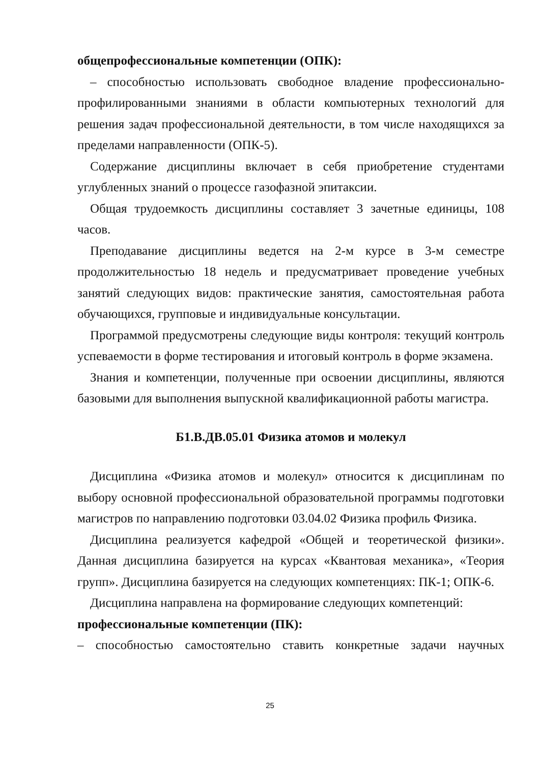общепрофессиональные компетенции (ОПК):
– способностью использовать свободное владение профессионально-профилированными знаниями в области компьютерных технологий для решения задач профессиональной деятельности, в том числе находящихся за пределами направленности (ОПК-5).
Содержание дисциплины включает в себя приобретение студентами углубленных знаний о процессе газофазной эпитаксии.
Общая трудоемкость дисциплины составляет 3 зачетные единицы, 108 часов.
Преподавание дисциплины ведется на 2-м курсе в 3-м семестре продолжительностью 18 недель и предусматривает проведение учебных занятий следующих видов: практические занятия, самостоятельная работа обучающихся, групповые и индивидуальные консультации.
Программой предусмотрены следующие виды контроля: текущий контроль успеваемости в форме тестирования и итоговый контроль в форме экзамена.
Знания и компетенции, полученные при освоении дисциплины, являются базовыми для выполнения выпускной квалификационной работы магистра.
Б1.В.ДВ.05.01 Физика атомов и молекул
Дисциплина «Физика атомов и молекул» относится к дисциплинам по выбору основной профессиональной образовательной программы подготовки магистров по направлению подготовки 03.04.02 Физика профиль Физика.
Дисциплина реализуется кафедрой «Общей и теоретической физики». Данная дисциплина базируется на курсах «Квантовая механика», «Теория групп». Дисциплина базируется на следующих компетенциях: ПК-1; ОПК-6.
Дисциплина направлена на формирование следующих компетенций:
профессиональные компетенции (ПК):
– способностью самостоятельно ставить конкретные задачи научных
25